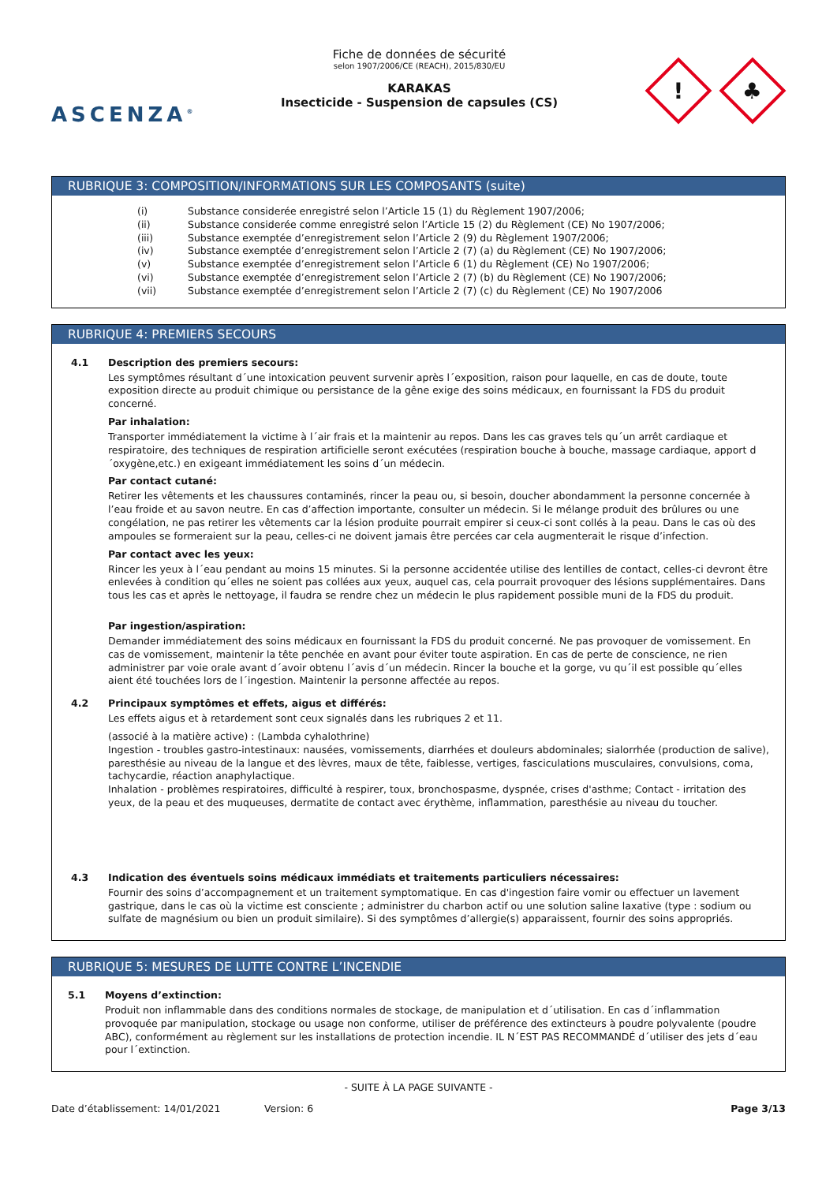ASCENZA<sup>®</sup>
Fiche de données de sécurité
selon 1907/2006/CE (REACH), 2015/830/EU
KARAKAS
Insecticide - Suspension de capsules (CS)
!
♣
RUBRIQUE 3: COMPOSITION/INFORMATIONS SUR LES COMPOSANTS (suite)
(i) Substance considerée enregistré selon l’Article 15 (1) du Règlement 1907/2006;
(ii) Substance considerée comme enregistré selon l’Article 15 (2) du Règlement (CE) No 1907/2006;
(iii) Substance exemptée d’enregistrement selon l’Article 2 (9) du Règlement 1907/2006;
(iv) Substance exemptée d’enregistrement selon l’Article 2 (7) (a) du Règlement (CE) No 1907/2006;
(v) Substance exemptée d’enregistrement selon l’Article 6 (1) du Règlement (CE) No 1907/2006;
(vi) Substance exemptée d’enregistrement selon l’Article 2 (7) (b) du Règlement (CE) No 1907/2006;
(vii) Substance exemptée d’enregistrement selon l’Article 2 (7) (c) du Règlement (CE) No 1907/2006
RUBRIQUE 4: PREMIERS SECOURS
4.1 Description des premiers secours:
Les symptômes résultant d´une intoxication peuvent survenir après l´exposition, raison pour laquelle, en cas de doute, toute exposition directe au produit chimique ou persistance de la gêne exige des soins médicaux, en fournissant la FDS du produit concerné.
Par inhalation:
Transporter immédiatement la victime à l´air frais et la maintenir au repos. Dans les cas graves tels qu´un arrêt cardiaque et respiratoire, des techniques de respiration artificielle seront exécutées (respiration bouche à bouche, massage cardiaque, apport d´oxygène,etc.) en exigeant immédiatement les soins d´un médecin.
Par contact cutané:
Retirer les vêtements et les chaussures contaminés, rincer la peau ou, si besoin, doucher abondamment la personne concernée à l’eau froide et au savon neutre. En cas d’affection importante, consulter un médecin. Si le mélange produit des brûlures ou une congélation, ne pas retirer les vêtements car la lésion produite pourrait empirer si ceux-ci sont collés à la peau. Dans le cas où des ampoules se formeraient sur la peau, celles-ci ne doivent jamais être percées car cela augmenterait le risque d’infection.
Par contact avec les yeux:
Rincer les yeux à l´eau pendant au moins 15 minutes. Si la personne accidentée utilise des lentilles de contact, celles-ci devront être enlevées à condition qu´elles ne soient pas collées aux yeux, auquel cas, cela pourrait provoquer des lésions supplémentaires. Dans tous les cas et après le nettoyage, il faudra se rendre chez un médecin le plus rapidement possible muni de la FDS du produit.
Par ingestion/aspiration:
Demander immédiatement des soins médicaux en fournissant la FDS du produit concerné. Ne pas provoquer de vomissement. En cas de vomissement, maintenir la tête penchée en avant pour éviter toute aspiration. En cas de perte de conscience, ne rien administrer par voie orale avant d´avoir obtenu l´avis d´un médecin. Rincer la bouche et la gorge, vu qu´il est possible qu´elles aient été touchées lors de l´ingestion. Maintenir la personne affectée au repos.
4.2 Principaux symptômes et effets, aigus et différés:
Les effets aigus et à retardement sont ceux signalés dans les rubriques 2 et 11.
(associé à la matière active) : (Lambda cyhalothrine)
Ingestion - troubles gastro-intestinaux: nausées, vomissements, diarrhées et douleurs abdominales; sialorrhée (production de salive), paresthésie au niveau de la langue et des lèvres, maux de tête, faiblesse, vertiges, fasciculations musculaires, convulsions, coma, tachycardie, réaction anaphylactique.
Inhalation - problèmes respiratoires, difficulté à respirer, toux, bronchospasme, dyspnée, crises d'asthme; Contact - irritation des yeux, de la peau et des muqueuses, dermatite de contact avec érythème, inflammation, paresthésie au niveau du toucher.
4.3 Indication des éventuels soins médicaux immédiats et traitements particuliers nécessaires:
Fournir des soins d’accompagnement et un traitement symptomatique. En cas d'ingestion faire vomir ou effectuer un lavement gastrique, dans le cas où la victime est consciente ; administrer du charbon actif ou une solution saline laxative (type : sodium ou sulfate de magnésium ou bien un produit similaire). Si des symptômes d’allergie(s) apparaissent, fournir des soins appropriés.
RUBRIQUE 5: MESURES DE LUTTE CONTRE L’INCENDIE
5.1 Moyens d’extinction:
Produit non inflammable dans des conditions normales de stockage, de manipulation et d´utilisation. En cas d´inflammation provoquée par manipulation, stockage ou usage non conforme, utiliser de préférence des extincteurs à poudre polyvalente (poudre ABC), conformément au règlement sur les installations de protection incendie. IL N´EST PAS RECOMMANDÉ d´utiliser des jets d´eau pour l´extinction.
- SUITE À LA PAGE SUIVANTE -
Date d’établissement: 14/01/2021 Version: 6 Page 3/13